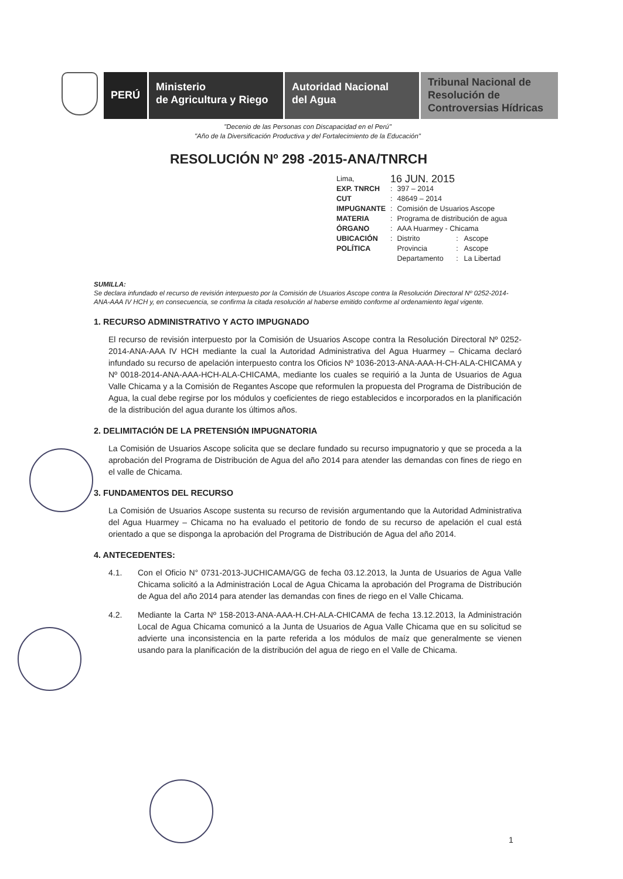PERÚ
Ministerio
de Agricultura y Riego
Autoridad Nacional
del Agua
Tribunal Nacional de
Resolución de
Controversias Hídricas
"Decenio de las Personas con Discapacidad en el Perú"
"Año de la Diversificación Productiva y del Fortalecimiento de la Educación"
RESOLUCIÓN Nº 298 -2015-ANA/TNRCH
| Lima, | 16 JUN. 2015 | | | |
| EXP. TNRCH | : | 397 – 2014 | | |
| CUT | : | 48649 – 2014 | | |
| IMPUGNANTE | : | Comisión de Usuarios Ascope | | |
| MATERIA | : | Programa de distribución de agua | | |
| ÓRGANO | : | AAA Huarmey - Chicama | | |
| UBICACIÓN | : | Distrito | : | Ascope |
| POLÍTICA | | Provincia | : | Ascope |
| | | Departamento | : | La Libertad |
SUMILLA:
Se declara infundado el recurso de revisión interpuesto por la Comisión de Usuarios Ascope contra la Resolución Directoral Nº 0252-2014-ANA-AAA IV HCH y, en consecuencia, se confirma la citada resolución al haberse emitido conforme al ordenamiento legal vigente.
1. RECURSO ADMINISTRATIVO Y ACTO IMPUGNADO
El recurso de revisión interpuesto por la Comisión de Usuarios Ascope contra la Resolución Directoral Nº 0252-2014-ANA-AAA IV HCH mediante la cual la Autoridad Administrativa del Agua Huarmey – Chicama declaró infundado su recurso de apelación interpuesto contra los Oficios Nº 1036-2013-ANA-AAA-H-CH-ALA-CHICAMA y Nº 0018-2014-ANA-AAA-HCH-ALA-CHICAMA, mediante los cuales se requirió a la Junta de Usuarios de Agua Valle Chicama y a la Comisión de Regantes Ascope que reformulen la propuesta del Programa de Distribución de Agua, la cual debe regirse por los módulos y coeficientes de riego establecidos e incorporados en la planificación de la distribución del agua durante los últimos años.
2. DELIMITACIÓN DE LA PRETENSIÓN IMPUGNATORIA
La Comisión de Usuarios Ascope solicita que se declare fundado su recurso impugnatorio y que se proceda a la aprobación del Programa de Distribución de Agua del año 2014 para atender las demandas con fines de riego en el valle de Chicama.
3. FUNDAMENTOS DEL RECURSO
La Comisión de Usuarios Ascope sustenta su recurso de revisión argumentando que la Autoridad Administrativa del Agua Huarmey – Chicama no ha evaluado el petitorio de fondo de su recurso de apelación el cual está orientado a que se disponga la aprobación del Programa de Distribución de Agua del año 2014.
4. ANTECEDENTES:
4.1. Con el Oficio N° 0731-2013-JUCHICAMA/GG de fecha 03.12.2013, la Junta de Usuarios de Agua Valle Chicama solicitó a la Administración Local de Agua Chicama la aprobación del Programa de Distribución de Agua del año 2014 para atender las demandas con fines de riego en el Valle Chicama.
4.2. Mediante la Carta Nº 158-2013-ANA-AAA-H.CH-ALA-CHICAMA de fecha 13.12.2013, la Administración Local de Agua Chicama comunicó a la Junta de Usuarios de Agua Valle Chicama que en su solicitud se advierte una inconsistencia en la parte referida a los módulos de maíz que generalmente se vienen usando para la planificación de la distribución del agua de riego en el Valle de Chicama.
1